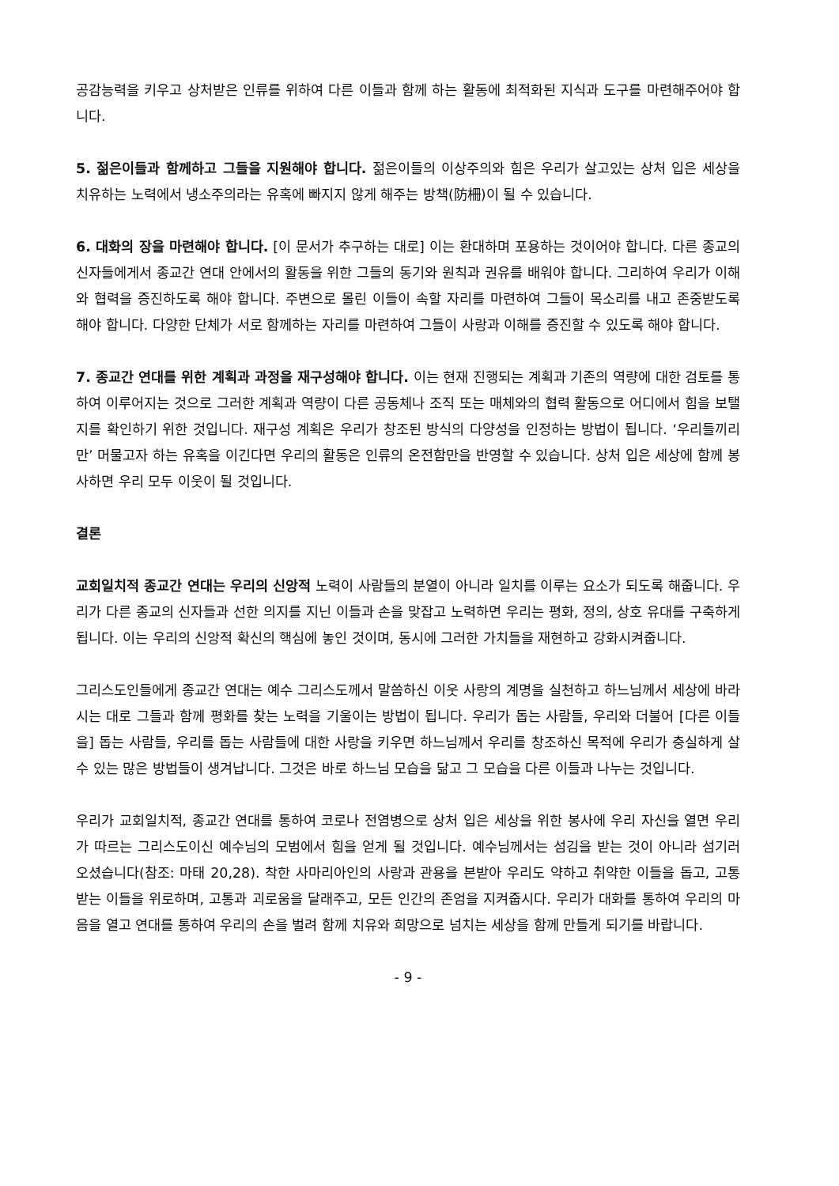공감능력을 키우고 상처받은 인류를 위하여 다른 이들과 함께 하는 활동에 최적화된 지식과 도구를 마련해주어야 합니다.
5. 젊은이들과 함께하고 그들을 지원해야 합니다. 젊은이들의 이상주의와 힘은 우리가 살고있는 상처 입은 세상을 치유하는 노력에서 냉소주의라는 유혹에 빠지지 않게 해주는 방책(防柵)이 될 수 있습니다.
6. 대화의 장을 마련해야 합니다. [이 문서가 추구하는 대로] 이는 환대하며 포용하는 것이어야 합니다. 다른 종교의 신자들에게서 종교간 연대 안에서의 활동을 위한 그들의 동기와 원칙과 권유를 배워야 합니다. 그리하여 우리가 이해와 협력을 증진하도록 해야 합니다. 주변으로 몰린 이들이 속할 자리를 마련하여 그들이 목소리를 내고 존중받도록 해야 합니다. 다양한 단체가 서로 함께하는 자리를 마련하여 그들이 사랑과 이해를 증진할 수 있도록 해야 합니다.
7. 종교간 연대를 위한 계획과 과정을 재구성해야 합니다. 이는 현재 진행되는 계획과 기존의 역량에 대한 검토를 통하여 이루어지는 것으로 그러한 계획과 역량이 다른 공동체나 조직 또는 매체와의 협력 활동으로 어디에서 힘을 보탤지를 확인하기 위한 것입니다. 재구성 계획은 우리가 창조된 방식의 다양성을 인정하는 방법이 됩니다. ‘우리들끼리만’ 머물고자 하는 유혹을 이긴다면 우리의 활동은 인류의 온전함만을 반영할 수 있습니다. 상처 입은 세상에 함께 봉사하면 우리 모두 이웃이 될 것입니다.
결론
교회일치적 종교간 연대는 우리의 신앙적 노력이 사람들의 분열이 아니라 일치를 이루는 요소가 되도록 해줍니다. 우리가 다른 종교의 신자들과 선한 의지를 지닌 이들과 손을 맞잡고 노력하면 우리는 평화, 정의, 상호 유대를 구축하게 됩니다. 이는 우리의 신앙적 확신의 핵심에 놓인 것이며, 동시에 그러한 가치들을 재현하고 강화시켜줍니다.
그리스도인들에게 종교간 연대는 예수 그리스도께서 말씀하신 이웃 사랑의 계명을 실천하고 하느님께서 세상에 바라시는 대로 그들과 함께 평화를 찾는 노력을 기울이는 방법이 됩니다. 우리가 돕는 사람들, 우리와 더불어 [다른 이들을] 돕는 사람들, 우리를 돕는 사람들에 대한 사랑을 키우면 하느님께서 우리를 창조하신 목적에 우리가 충실하게 살 수 있는 많은 방법들이 생겨납니다. 그것은 바로 하느님 모습을 닮고 그 모습을 다른 이들과 나누는 것입니다.
우리가 교회일치적, 종교간 연대를 통하여 코로나 전염병으로 상처 입은 세상을 위한 봉사에 우리 자신을 열면 우리가 따르는 그리스도이신 예수님의 모범에서 힘을 얻게 될 것입니다. 예수님께서는 섬김을 받는 것이 아니라 섬기러 오셨습니다(참조: 마태 20,28). 착한 사마리아인의 사랑과 관용을 본받아 우리도 약하고 취약한 이들을 돕고, 고통받는 이들을 위로하며, 고통과 괴로움을 달래주고, 모든 인간의 존엄을 지켜줍시다. 우리가 대화를 통하여 우리의 마음을 열고 연대를 통하여 우리의 손을 벌려 함께 치유와 희망으로 넘치는 세상을 함께 만들게 되기를 바랍니다.
- 9 -